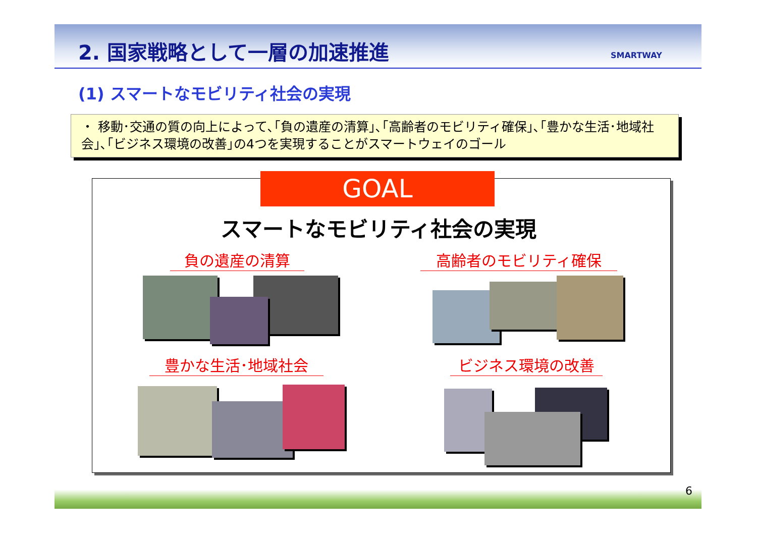2. 国家戦略として一層の加速推進 SMARTWAY
(1) スマートなモビリティ社会の実現
・ 移動･交通の質の向上によって､｢負の遺産の清算｣､｢高齢者のモビリティ確保｣､｢豊かな生活･地域社会｣､｢ビジネス環境の改善｣の4つを実現することがスマートウェイのゴール
GOAL
スマートなモビリティ社会の実現
負の遺産の清算 高齢者のモビリティ確保
豊かな生活･地域社会 ビジネス環境の改善
6